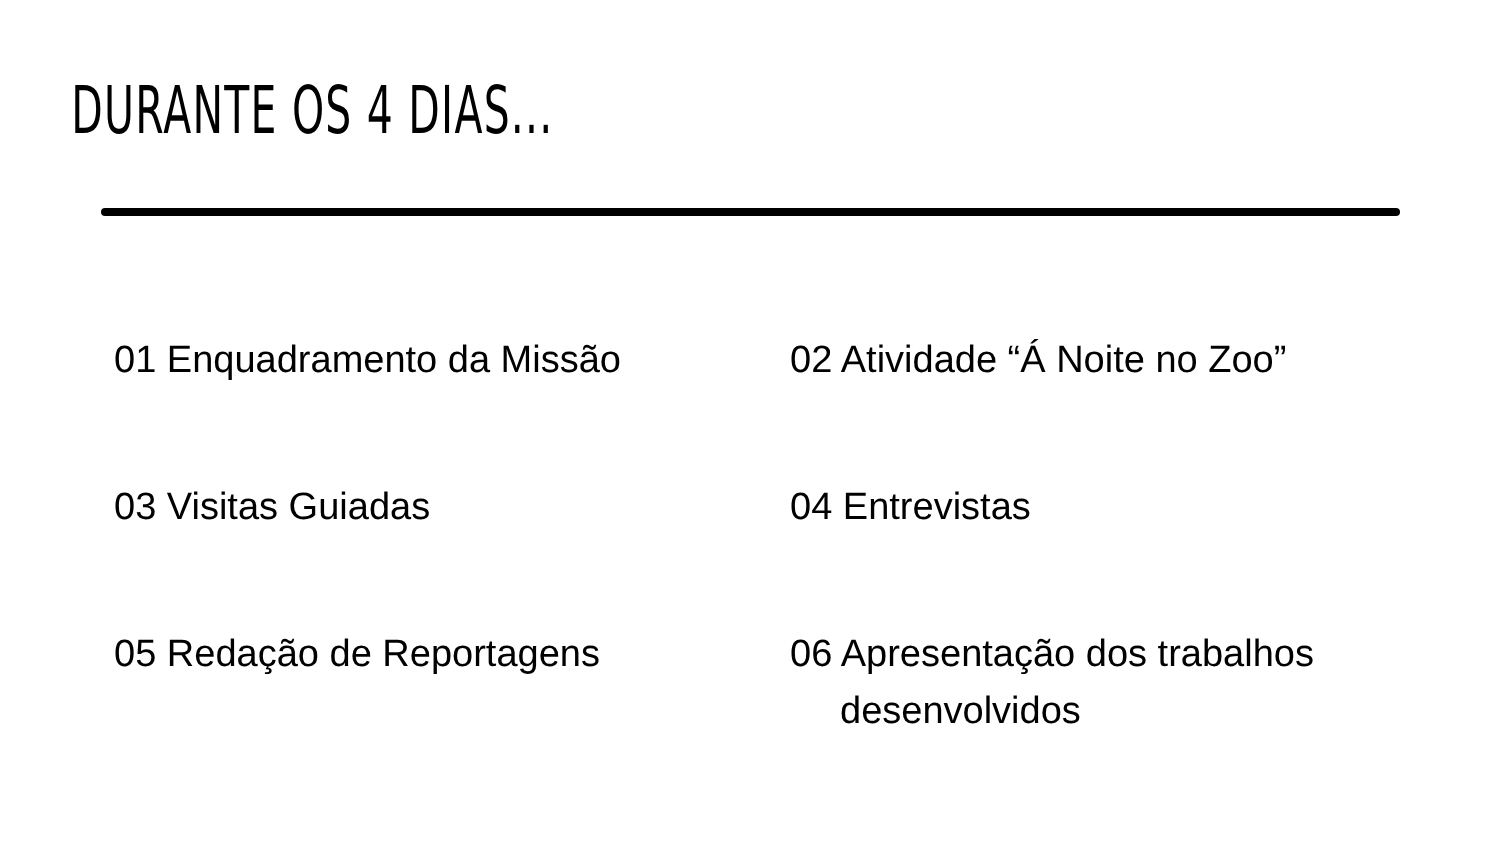DURANTE OS 4 DIAS...
01 Enquadramento da Missão
02 Atividade “Á Noite no Zoo”
03 Visitas Guiadas
04 Entrevistas
05 Redação de Reportagens
06 Apresentação dos trabalhos
desenvolvidos